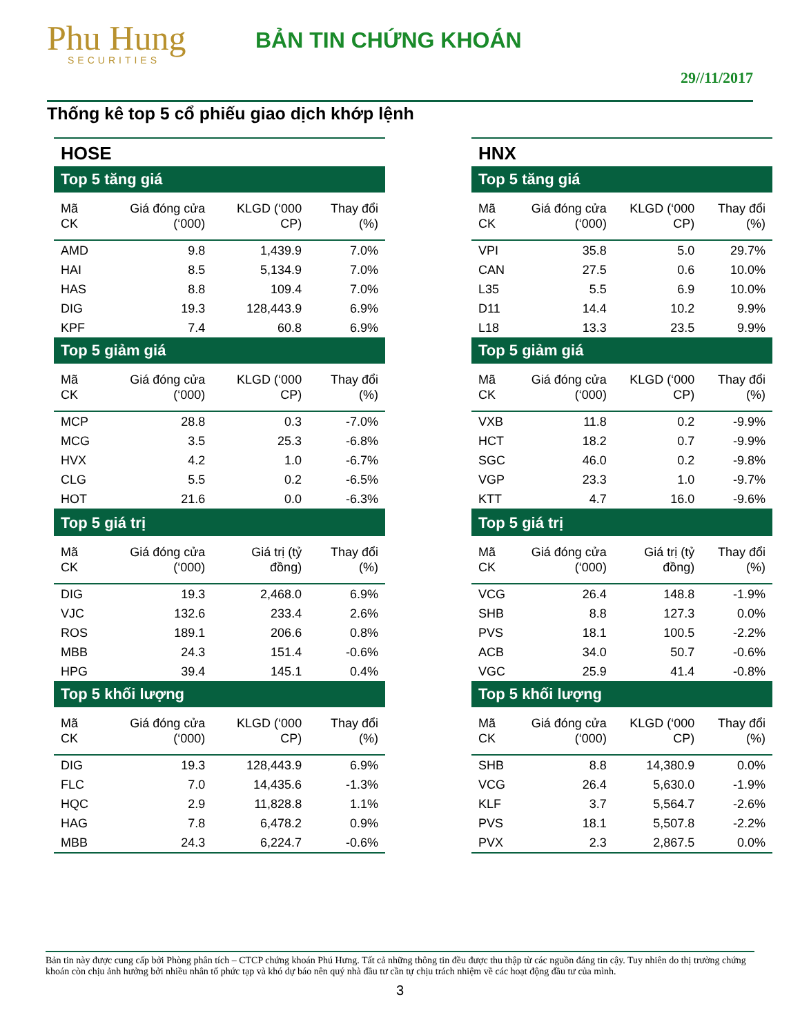Phu Hung
SECURITIES
BẢN TIN CHỨNG KHOÁN
29//11/2017
Thống kê top 5 cổ phiếu giao dịch khớp lệnh
| HOSE | | | |
| Top 5 tăng giá | | | |
| Mã CK | Giá đóng cửa (‘000) | KLGD (‘000 CP) | Thay đổi (%) |
| AMD | 9.8 | 1,439.9 | 7.0% |
| HAI | 8.5 | 5,134.9 | 7.0% |
| HAS | 8.8 | 109.4 | 7.0% |
| DIG | 19.3 | 128,443.9 | 6.9% |
| KPF | 7.4 | 60.8 | 6.9% |
| Top 5 giảm giá | | | |
| Mã CK | Giá đóng cửa (‘000) | KLGD (‘000 CP) | Thay đổi (%) |
| MCP | 28.8 | 0.3 | -7.0% |
| MCG | 3.5 | 25.3 | -6.8% |
| HVX | 4.2 | 1.0 | -6.7% |
| CLG | 5.5 | 0.2 | -6.5% |
| HOT | 21.6 | 0.0 | -6.3% |
| Top 5 giá trị | | | |
| Mã CK | Giá đóng cửa (‘000) | Giá trị (tỷ đồng) | Thay đổi (%) |
| DIG | 19.3 | 2,468.0 | 6.9% |
| VJC | 132.6 | 233.4 | 2.6% |
| ROS | 189.1 | 206.6 | 0.8% |
| MBB | 24.3 | 151.4 | -0.6% |
| HPG | 39.4 | 145.1 | 0.4% |
| Top 5 khối lượng | | | |
| Mã CK | Giá đóng cửa (‘000) | KLGD (‘000 CP) | Thay đổi (%) |
| DIG | 19.3 | 128,443.9 | 6.9% |
| FLC | 7.0 | 14,435.6 | -1.3% |
| HQC | 2.9 | 11,828.8 | 1.1% |
| HAG | 7.8 | 6,478.2 | 0.9% |
| MBB | 24.3 | 6,224.7 | -0.6% |
| HNX | | | |
| Top 5 tăng giá | | | |
| Mã CK | Giá đóng cửa (‘000) | KLGD (‘000 CP) | Thay đổi (%) |
| VPI | 35.8 | 5.0 | 29.7% |
| CAN | 27.5 | 0.6 | 10.0% |
| L35 | 5.5 | 6.9 | 10.0% |
| D11 | 14.4 | 10.2 | 9.9% |
| L18 | 13.3 | 23.5 | 9.9% |
| Top 5 giảm giá | | | |
| Mã CK | Giá đóng cửa (‘000) | KLGD (‘000 CP) | Thay đổi (%) |
| VXB | 11.8 | 0.2 | -9.9% |
| HCT | 18.2 | 0.7 | -9.9% |
| SGC | 46.0 | 0.2 | -9.8% |
| VGP | 23.3 | 1.0 | -9.7% |
| KTT | 4.7 | 16.0 | -9.6% |
| Top 5 giá trị | | | |
| Mã CK | Giá đóng cửa (‘000) | Giá trị (tỷ đồng) | Thay đổi (%) |
| VCG | 26.4 | 148.8 | -1.9% |
| SHB | 8.8 | 127.3 | 0.0% |
| PVS | 18.1 | 100.5 | -2.2% |
| ACB | 34.0 | 50.7 | -0.6% |
| VGC | 25.9 | 41.4 | -0.8% |
| Top 5 khối lượng | | | |
| Mã CK | Giá đóng cửa (‘000) | KLGD (‘000 CP) | Thay đổi (%) |
| SHB | 8.8 | 14,380.9 | 0.0% |
| VCG | 26.4 | 5,630.0 | -1.9% |
| KLF | 3.7 | 5,564.7 | -2.6% |
| PVS | 18.1 | 5,507.8 | -2.2% |
| PVX | 2.3 | 2,867.5 | 0.0% |
Bản tin này được cung cấp bởi Phòng phân tích – CTCP chứng khoán Phú Hưng. Tất cả những thông tin đều được thu thập từ các nguồn đáng tin cậy. Tuy nhiên do thị trường chứng khoán còn chịu ảnh hưởng bởi nhiều nhân tố phức tạp và khó dự báo nên quý nhà đầu tư cần tự chịu trách nhiệm về các hoạt động đầu tư của mình.
3